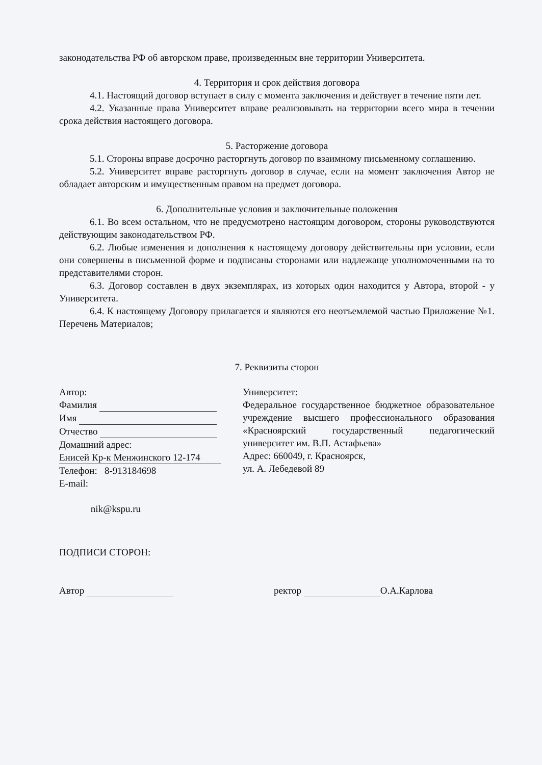законодательства РФ об авторском праве, произведенным вне территории Университета.
4. Территория и срок действия договора
4.1. Настоящий договор вступает в силу с момента заключения и действует в течение пяти лет.
4.2. Указанные права Университет вправе реализовывать на территории всего мира в течении срока действия настоящего договора.
5. Расторжение договора
5.1. Стороны вправе досрочно расторгнуть договор по взаимному письменному соглашению.
5.2. Университет вправе расторгнуть договор в случае, если на момент заключения Автор не обладает авторским и имущественным правом на предмет договора.
6. Дополнительные условия и заключительные положения
6.1. Во всем остальном, что не предусмотрено настоящим договором, стороны руководствуются действующим законодательством РФ.
6.2. Любые изменения и дополнения к настоящему договору действительны при условии, если они совершены в письменной форме и подписаны сторонами или надлежаще уполномоченными на то представителями сторон.
6.3. Договор составлен в двух экземплярах, из которых один находится у Автора, второй - у Университета.
6.4. К настоящему Договору прилагается и являются его неотъемлемой частью Приложение №1. Перечень Материалов;
7. Реквизиты сторон
Автор:
Фамилия
Имя
Отчество
Домашний адрес:
Енисей Кр-к Менжинского 12-174
Телефон: 8-913184698
E-mail:
nik@kspu.ru
Университет:
Федеральное государственное бюджетное образовательное учреждение высшего профессионального образования «Красноярский государственный педагогический университет им. В.П. Астафьева»
Адрес: 660049, г. Красноярск,
ул. А. Лебедевой 89
ПОДПИСИ СТОРОН:
Автор ректор О.А.Карлова